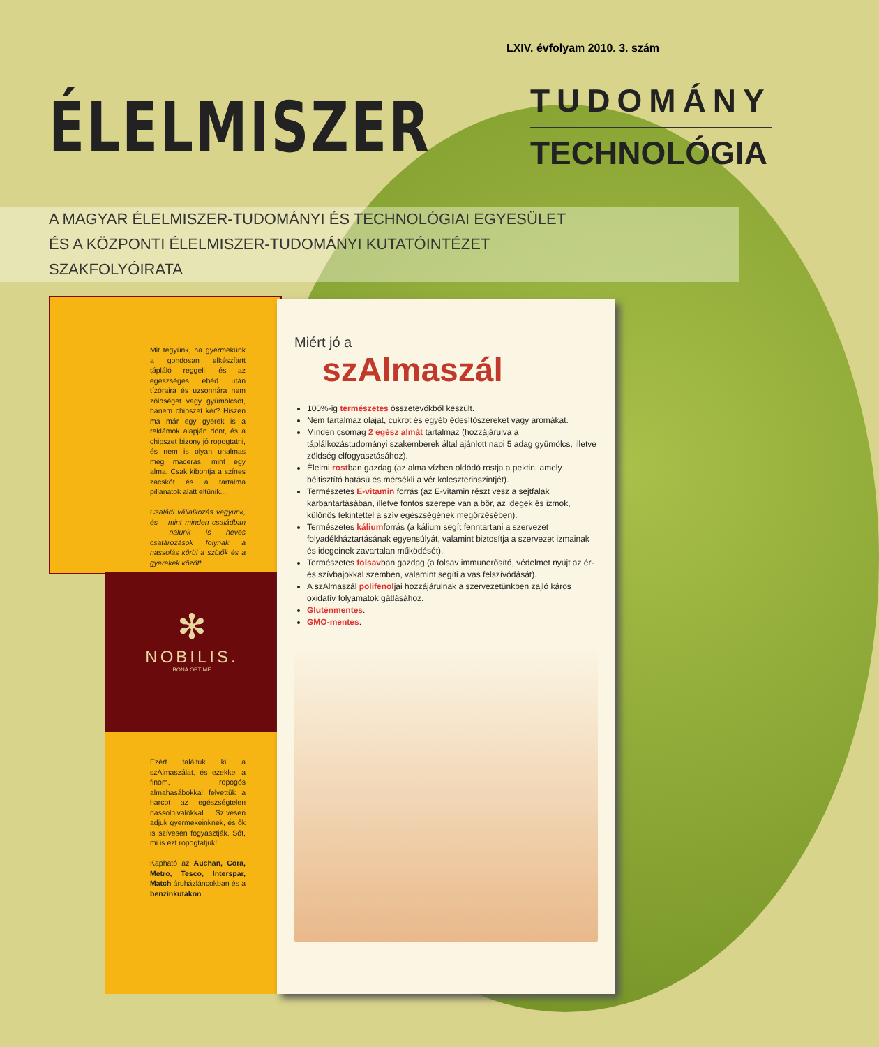LXIV. évfolyam 2010. 3. szám
ÉLELMISZER
TUDOMÁNY
TECHNOLÓGIA
A MAGYAR ÉLELMISZER-TUDOMÁNYI ÉS TECHNOLÓGIAI EGYESÜLET
ÉS A KÖZPONTI ÉLELMISZER-TUDOMÁNYI KUTATÓINTÉZET
SZAKFOLYÓIRATA
Mit tegyünk, ha gyermekünk a gondosan elkészített tápláló reggeli, és az egészséges ebéd után tízóraira és uzsonnára nem zöldséget vagy gyümölcsöt, hanem chipszet kér? Hiszen ma már egy gyerek is a reklámok alapján dönt, és a chipszet bizony jó ropogtatni, és nem is olyan unalmas meg macerás, mint egy alma. Csak kibontja a színes zacskót és a tartalma pillanatok alatt eltűnik...
Családi vállalkozás vagyunk, és – mint minden családban – nálunk is heves csatározások folynak a nassolás körül a szülők és a gyerekek között.
✻
NOBILIS.
BONA OPTIME
Ezért találtuk ki a szAlmaszálat, és ezekkel a finom, ropogós almahasábokkal felvettük a harcot az egészségtelen nassolnivalókkal. Szívesen adjuk gyermekeinknek, és ők is szívesen fogyasztják. Sőt, mi is ezt ropogtatjuk!
Kapható az Auchan, Cora, Metro, Tesco, Interspar, Match áruházláncokban és a benzinkutakon.
Miért jó a
szAlmaszál
100%-ig természetes összetevőkből készült.
Nem tartalmaz olajat, cukrot és egyéb édesítőszereket vagy aromákat.
Minden csomag 2 egész almát tartalmaz (hozzájárulva a táplálkozástudományi szakemberek által ajánlott napi 5 adag gyümölcs, illetve zöldség elfogyasztásához).
Élelmi rostban gazdag (az alma vízben oldódó rostja a pektin, amely béltisztító hatású és mérsékli a vér koleszterinszintjét).
Természetes E-vitamin forrás (az E-vitamin részt vesz a sejtfalak karbantartásában, illetve fontos szerepe van a bőr, az idegek és izmok, különös tekintettel a szív egészségének megőrzésében).
Természetes káliumforrás (a kálium segít fenntartani a szervezet folyadékháztartásának egyensúlyát, valamint biztosítja a szervezet izmainak és idegeinek zavartalan működését).
Természetes folsavban gazdag (a folsav immunerősítő, védelmet nyújt az ér- és szívbajokkal szemben, valamint segíti a vas felszívódását).
A szAlmaszál polifenoljai hozzájárulnak a szervezetünkben zajló káros oxidatív folyamatok gátlásához.
Gluténmentes.
GMO-mentes.